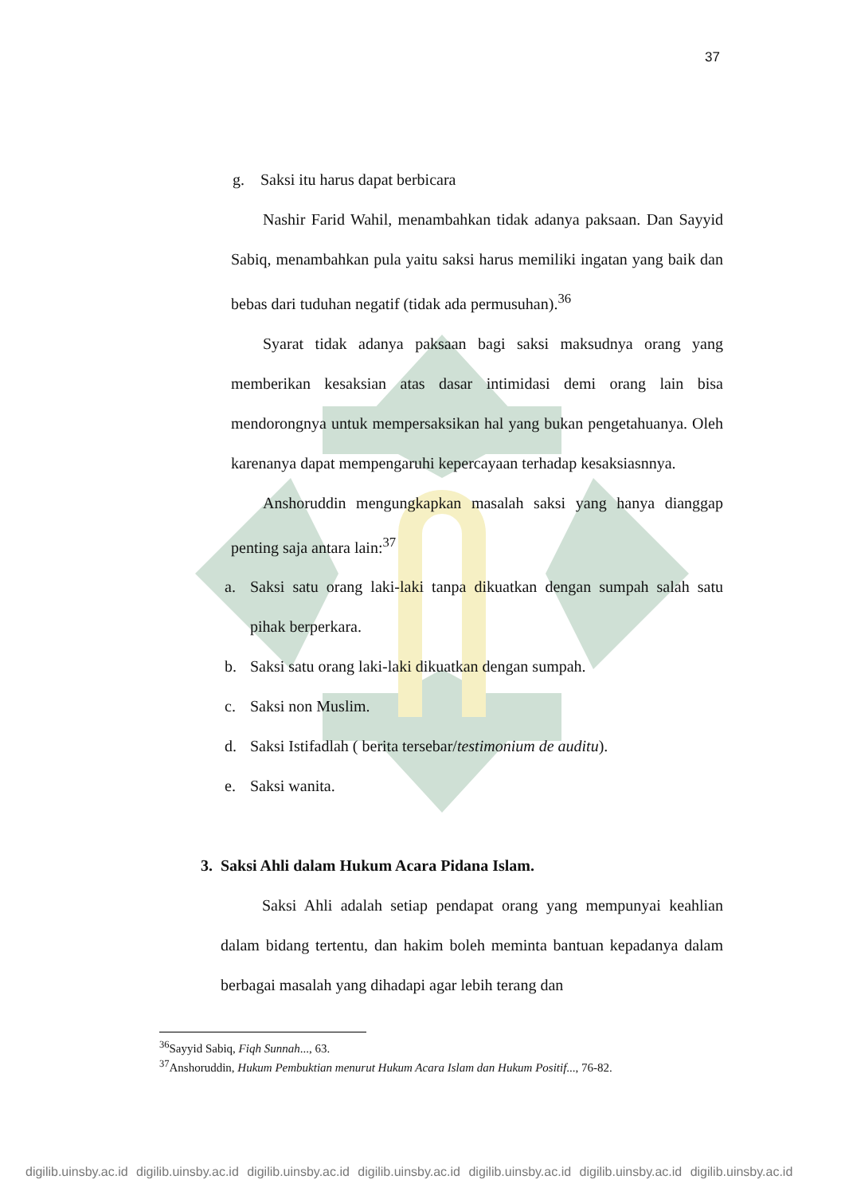37
g. Saksi itu harus dapat berbicara
Nashir Farid Wahil, menambahkan tidak adanya paksaan. Dan Sayyid Sabiq, menambahkan pula yaitu saksi harus memiliki ingatan yang baik dan bebas dari tuduhan negatif (tidak ada permusuhan).<sup>36</sup>
Syarat tidak adanya paksaan bagi saksi maksudnya orang yang memberikan kesaksian atas dasar intimidasi demi orang lain bisa mendorongnya untuk mempersaksikan hal yang bukan pengetahuanya. Oleh karenanya dapat mempengaruhi kepercayaan terhadap kesaksiasnnya.
Anshoruddin mengungkapkan masalah saksi yang hanya dianggap penting saja antara lain:<sup>37</sup>
a. Saksi satu orang laki-laki tanpa dikuatkan dengan sumpah salah satu pihak berperkara.
b. Saksi satu orang laki-laki dikuatkan dengan sumpah.
c. Saksi non Muslim.
d. Saksi Istifadlah ( berita tersebar/testimonium de auditu).
e. Saksi wanita.
3. Saksi Ahli dalam Hukum Acara Pidana Islam.
Saksi Ahli adalah setiap pendapat orang yang mempunyai keahlian dalam bidang tertentu, dan hakim boleh meminta bantuan kepadanya dalam berbagai masalah yang dihadapi agar lebih terang dan
<sup>36</sup> Sayyid Sabiq, Fiqh Sunnah..., 63.
<sup>37</sup> Anshoruddin, Hukum Pembuktian menurut Hukum Acara Islam dan Hukum Positif..., 76-82.
digilib.uinsby.ac.id digilib.uinsby.ac.id digilib.uinsby.ac.id digilib.uinsby.ac.id digilib.uinsby.ac.id digilib.uinsby.ac.id digilib.uinsby.ac.id